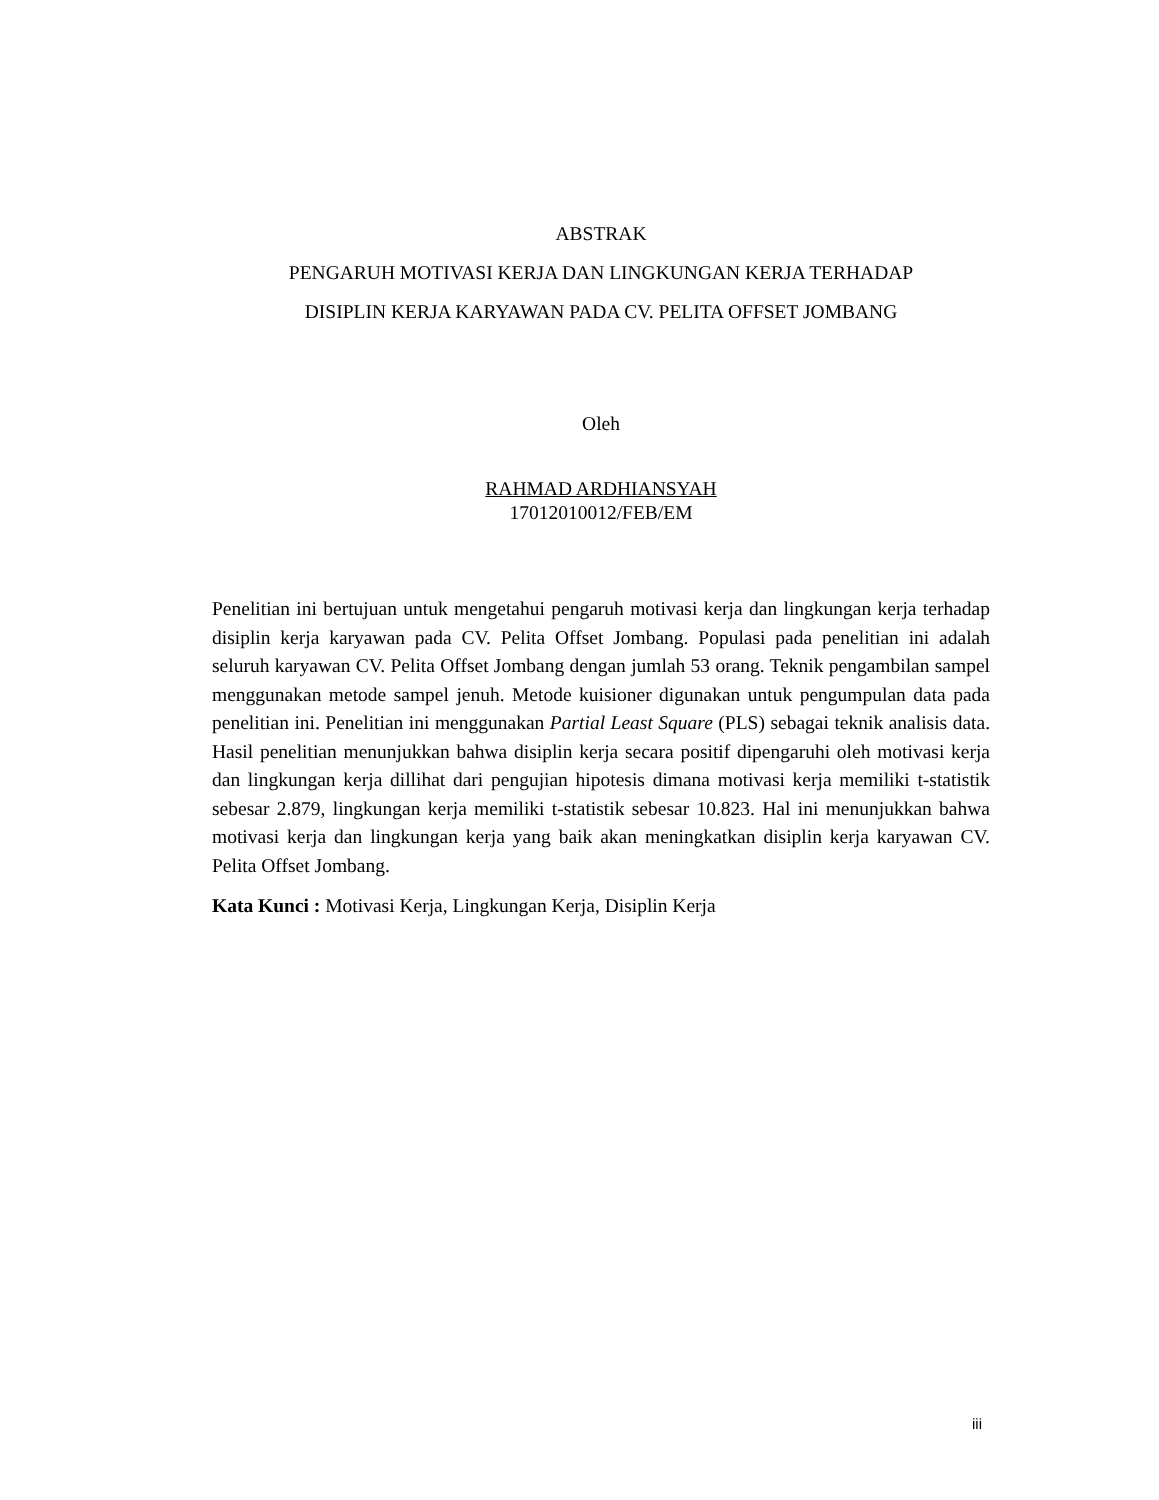ABSTRAK
PENGARUH MOTIVASI KERJA DAN LINGKUNGAN KERJA TERHADAP
DISIPLIN KERJA KARYAWAN PADA CV. PELITA OFFSET JOMBANG
Oleh
RAHMAD ARDHIANSYAH
17012010012/FEB/EM
Penelitian ini bertujuan untuk mengetahui pengaruh motivasi kerja dan lingkungan kerja terhadap disiplin kerja karyawan pada CV. Pelita Offset Jombang. Populasi pada penelitian ini adalah seluruh karyawan CV. Pelita Offset Jombang dengan jumlah 53 orang. Teknik pengambilan sampel menggunakan metode sampel jenuh. Metode kuisioner digunakan untuk pengumpulan data pada penelitian ini. Penelitian ini menggunakan Partial Least Square (PLS) sebagai teknik analisis data. Hasil penelitian menunjukkan bahwa disiplin kerja secara positif dipengaruhi oleh motivasi kerja dan lingkungan kerja dillihat dari pengujian hipotesis dimana motivasi kerja memiliki t-statistik sebesar 2.879, lingkungan kerja memiliki t-statistik sebesar 10.823. Hal ini menunjukkan bahwa motivasi kerja dan lingkungan kerja yang baik akan meningkatkan disiplin kerja karyawan CV. Pelita Offset Jombang.
Kata Kunci : Motivasi Kerja, Lingkungan Kerja, Disiplin Kerja
iii